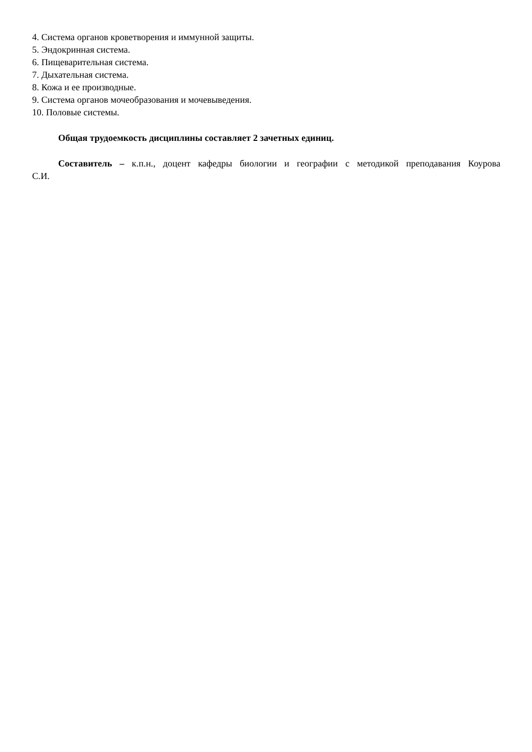4. Система органов кроветворения и иммунной защиты.
5. Эндокринная система.
6. Пищеварительная система.
7. Дыхательная система.
8. Кожа и ее производные.
9. Система органов мочеобразования и мочевыведения.
10. Половые системы.
Общая трудоемкость дисциплины составляет 2 зачетных единиц.
Составитель – к.п.н., доцент кафедры биологии и географии с методикой преподавания Коурова С.И.